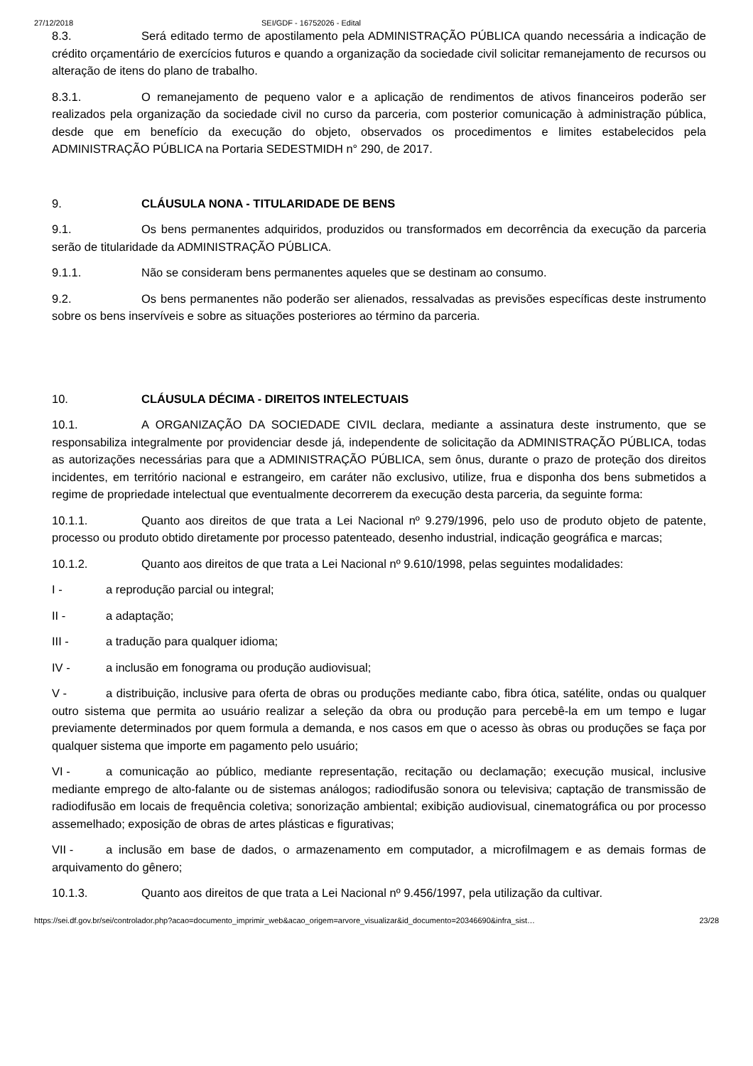27/12/2018 SEI/GDF - 16752026 - Edital
8.3. Será editado termo de apostilamento pela ADMINISTRAÇÃO PÚBLICA quando necessária a indicação de crédito orçamentário de exercícios futuros e quando a organização da sociedade civil solicitar remanejamento de recursos ou alteração de itens do plano de trabalho.
8.3.1. O remanejamento de pequeno valor e a aplicação de rendimentos de ativos financeiros poderão ser realizados pela organização da sociedade civil no curso da parceria, com posterior comunicação à administração pública, desde que em benefício da execução do objeto, observados os procedimentos e limites estabelecidos pela ADMINISTRAÇÃO PÚBLICA na Portaria SEDESTMIDH n° 290, de 2017.
9. CLÁUSULA NONA - TITULARIDADE DE BENS
9.1. Os bens permanentes adquiridos, produzidos ou transformados em decorrência da execução da parceria serão de titularidade da ADMINISTRAÇÃO PÚBLICA.
9.1.1. Não se consideram bens permanentes aqueles que se destinam ao consumo.
9.2. Os bens permanentes não poderão ser alienados, ressalvadas as previsões específicas deste instrumento sobre os bens inservíveis e sobre as situações posteriores ao término da parceria.
10. CLÁUSULA DÉCIMA - DIREITOS INTELECTUAIS
10.1. A ORGANIZAÇÃO DA SOCIEDADE CIVIL declara, mediante a assinatura deste instrumento, que se responsabiliza integralmente por providenciar desde já, independente de solicitação da ADMINISTRAÇÃO PÚBLICA, todas as autorizações necessárias para que a ADMINISTRAÇÃO PÚBLICA, sem ônus, durante o prazo de proteção dos direitos incidentes, em território nacional e estrangeiro, em caráter não exclusivo, utilize, frua e disponha dos bens submetidos a regime de propriedade intelectual que eventualmente decorrerem da execução desta parceria, da seguinte forma:
10.1.1. Quanto aos direitos de que trata a Lei Nacional nº 9.279/1996, pelo uso de produto objeto de patente, processo ou produto obtido diretamente por processo patenteado, desenho industrial, indicação geográfica e marcas;
10.1.2. Quanto aos direitos de que trata a Lei Nacional nº 9.610/1998, pelas seguintes modalidades:
I - a reprodução parcial ou integral;
II - a adaptação;
III - a tradução para qualquer idioma;
IV - a inclusão em fonograma ou produção audiovisual;
V - a distribuição, inclusive para oferta de obras ou produções mediante cabo, fibra ótica, satélite, ondas ou qualquer outro sistema que permita ao usuário realizar a seleção da obra ou produção para percebê-la em um tempo e lugar previamente determinados por quem formula a demanda, e nos casos em que o acesso às obras ou produções se faça por qualquer sistema que importe em pagamento pelo usuário;
VI - a comunicação ao público, mediante representação, recitação ou declamação; execução musical, inclusive mediante emprego de alto-falante ou de sistemas análogos; radiodifusão sonora ou televisiva; captação de transmissão de radiodifusão em locais de frequência coletiva; sonorização ambiental; exibição audiovisual, cinematográfica ou por processo assemelhado; exposição de obras de artes plásticas e figurativas;
VII - a inclusão em base de dados, o armazenamento em computador, a microfilmagem e as demais formas de arquivamento do gênero;
10.1.3. Quanto aos direitos de que trata a Lei Nacional nº 9.456/1997, pela utilização da cultivar.
https://sei.df.gov.br/sei/controlador.php?acao=documento_imprimir_web&acao_origem=arvore_visualizar&id_documento=20346690&infra_sist… 23/28